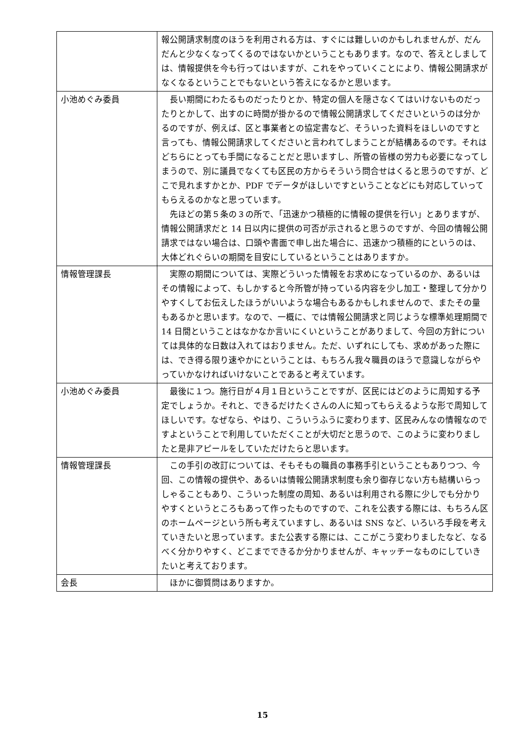| | 報公開請求制度のほうを利用される方は、すぐには難しいのかもしれませんが、だんだんと少なくなってくるのではないかということもあります。なので、答えとしましては、情報提供を今も行ってはいますが、これをやっていくことにより、情報公開請求がなくなるということでもないという答えになるかと思います。 |
| 小池めぐみ委員 | 長い期間にわたるものだったりとか、特定の個人を隠さなくてはいけないものだったりとかして、出すのに時間が掛かるので情報公開請求してくださいというのは分かるのですが、例えば、区と事業者との協定書など、そういった資料をほしいのですと言っても、情報公開請求してくださいと言われてしまうことが結構あるのです。それはどちらにとっても手間になることだと思いますし、所管の皆様の労力も必要になってしまうので、別に議員でなくても区民の方からそういう問合せはくると思うのですが、どこで見れますかとか、PDF でデータがほしいですということなどにも対応していってもらえるのかなと思っています。 先ほどの第５条の３の所で、「迅速かつ積極的に情報の提供を行い」とありますが、情報公開請求だと 14 日以内に提供の可否が示されると思うのですが、今回の情報公開請求ではない場合は、口頭や書面で申し出た場合に、迅速かつ積極的にというのは、大体どれぐらいの期間を目安にしているということはありますか。 |
| 情報管理課長 | 実際の期間については、実際どういった情報をお求めになっているのか、あるいはその情報によって、もしかすると今所管が持っている内容を少し加工・整理して分かりやすくしてお伝えしたほうがいいような場合もあるかもしれませんので、またその量もあるかと思います。なので、一概に、では情報公開請求と同じような標準処理期間で 14 日間ということはなかなか言いにくいということがありまして、今回の方針については具体的な日数は入れてはおりません。ただ、いずれにしても、求めがあった際には、でき得る限り速やかにということは、もちろん我々職員のほうで意識しながらやっていかなければいけないことであると考えています。 |
| 小池めぐみ委員 | 最後に１つ。施行日が４月１日ということですが、区民にはどのように周知する予定でしょうか。それと、できるだけたくさんの人に知ってもらえるような形で周知してほしいです。なぜなら、やはり、こういうふうに変わります、区民みんなの情報なのですよということで利用していただくことが大切だと思うので、このように変わりましたと是非アピールをしていただけたらと思います。 |
| 情報管理課長 | この手引の改訂については、そもそもの職員の事務手引ということもありつつ、今回、この情報の提供や、あるいは情報公開請求制度も余り御存じない方も結構いらっしゃることもあり、こういった制度の周知、あるいは利用される際に少しでも分かりやすくというところもあって作ったものですので、これを公表する際には、もちろん区のホームページという所も考えていますし、あるいは SNS など、いろいろ手段を考えていきたいと思っています。また公表する際には、ここがこう変わりましたなど、なるべく分かりやすく、どこまでできるか分かりませんが、キャッチーなものにしていきたいと考えております。 |
| 会長 | ほかに御質問はありますか。 |
15